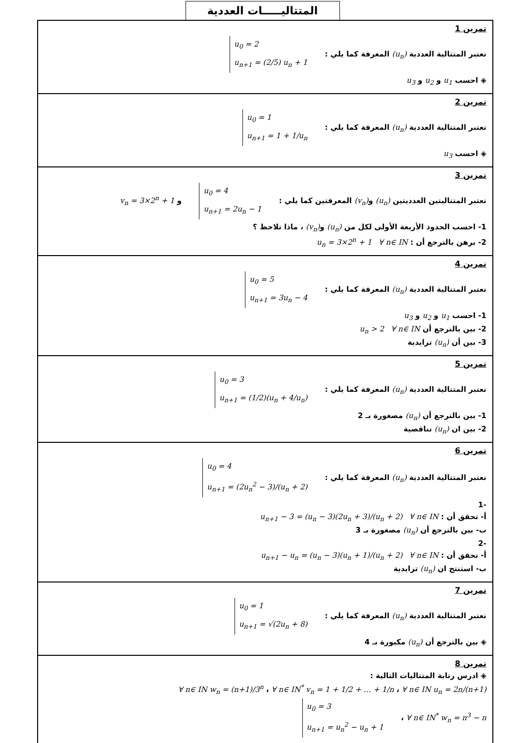المتتاليـــــات العددية
تمرين 1
نعتبر المتتالية العددية (u<sub>n</sub>) المعرفة كما يلي : u<sub>0</sub> = 2
u<sub>n+1</sub> = (2/5) u<sub>n</sub> + 1
◈ احسب u<sub>1</sub> و u<sub>2</sub> و u<sub>3</sub>
تمرين 2
نعتبر المتتالية العددية (u<sub>n</sub>) المعرفة كما يلي : u<sub>0</sub> = 1
u<sub>n+1</sub> = 1 + 1/u<sub>n</sub>
◈ احسب u<sub>3</sub>
تمرين 3
نعتبر المتتاليتين العدديتين (u<sub>n</sub>) و(v<sub>n</sub>) المعرفتين كما يلي : u<sub>0</sub> = 4
u<sub>n+1</sub> = 2u<sub>n</sub> − 1 و v<sub>n</sub> = 3×2<sup>n</sup> + 1
1- احسب الحدود الأربعة الأولى لكل من (u<sub>n</sub>) و(v<sub>n</sub>) ، ماذا تلاحظ ؟
2- برهن بالترجع أن : u<sub>n</sub> = 3×2<sup>n</sup> + 1 ∀ n∈ IN
تمرين 4
نعتبر المتتالية العددية (u<sub>n</sub>) المعرفة كما يلي : u<sub>0</sub> = 5
u<sub>n+1</sub> = 3u<sub>n</sub> − 4
1- احسب u<sub>1</sub> و u<sub>2</sub> و u<sub>3</sub>
2- بين بالترجع أن u<sub>n</sub> > 2 ∀ n∈ IN
3- بين أن (u<sub>n</sub>) تزايدية
تمرين 5
نعتبر المتتالية العددية (u<sub>n</sub>) المعرفة كما يلي : u<sub>0</sub> = 3
u<sub>n+1</sub> = (1/2)(u<sub>n</sub> + 4/u<sub>n</sub>)
1- بين بالترجع أن (u<sub>n</sub>) مصغورة بـ 2
2- بين ان (u<sub>n</sub>) تناقصية
تمرين 6
نعتبر المتتالية العددية (u<sub>n</sub>) المعرفة كما يلي : u<sub>0</sub> = 4
u<sub>n+1</sub> = (2u<sub>n</sub><sup>2</sup> − 3)/(u<sub>n</sub> + 2)
-1
أ- تحقق أن : u<sub>n+1</sub> − 3 = (u<sub>n</sub> − 3)(2u<sub>n</sub> + 3)/(u<sub>n</sub> + 2) ∀ n∈ IN
ب- بين بالترجع أن (u<sub>n</sub>) مصغورة بـ 3
-2
أ- تحقق أن : u<sub>n+1</sub> − u<sub>n</sub> = (u<sub>n</sub> − 3)(u<sub>n</sub> + 1)/(u<sub>n</sub> + 2) ∀ n∈ IN
ب- استنتج ان (u<sub>n</sub>) تزايدية
تمرين 7
نعتبر المتتالية العددية (u<sub>n</sub>) المعرفة كما يلي : u<sub>0</sub> = 1
u<sub>n+1</sub> = √(2u<sub>n</sub> + 8)
◈ بين بالترجع أن (u<sub>n</sub>) مكبورة بـ 4
تمرين 8
◈ ادرس رتابة المتتاليات التالية :
∀ n∈ IN u<sub>n</sub> = 2n/(n+1) ، ∀ n∈ IN<sup>*</sup> v<sub>n</sub> = 1 + 1/2 + … + 1/n ، ∀ n∈ IN w<sub>n</sub> = (n+1)/3<sup>n</sup>
∀ n∈ IN<sup>*</sup> w<sub>n</sub> = n<sup>3</sup> − n ، u<sub>0</sub> = 3
u<sub>n+1</sub> = u<sub>n</sub><sup>2</sup> − u<sub>n</sub> + 1